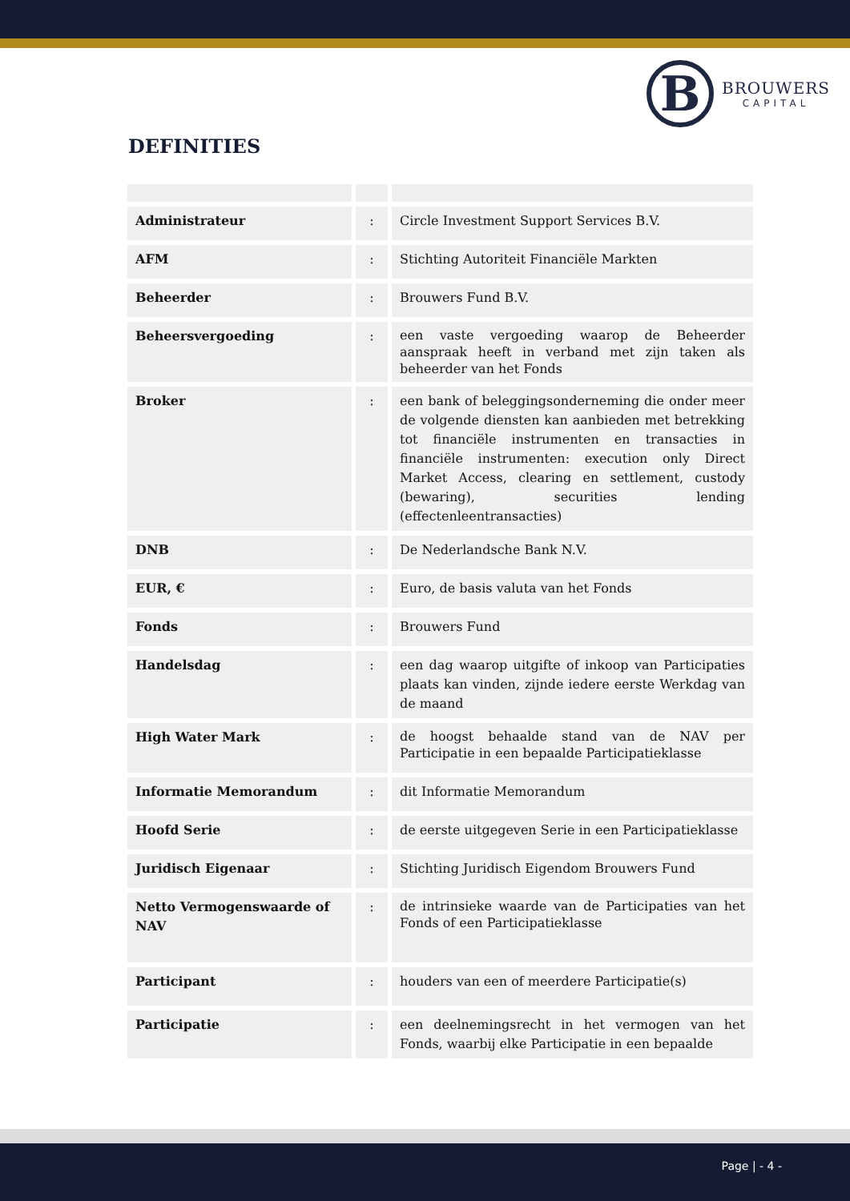B
BROUWERS
CAPITAL
DEFINITIES
| Administrateur | : | Circle Investment Support Services B.V. |
| AFM | : | Stichting Autoriteit Financiële Markten |
| Beheerder | : | Brouwers Fund B.V. |
| Beheersvergoeding | : | een vaste vergoeding waarop de Beheerder aanspraak heeft in verband met zijn taken als beheerder van het Fonds |
| Broker | : | een bank of beleggingsonderneming die onder meer de volgende diensten kan aanbieden met betrekking tot financiële instrumenten en transacties in financiële instrumenten: execution only Direct Market Access, clearing en settlement, custody (bewaring), securities lending (effectenleentransacties) |
| DNB | : | De Nederlandsche Bank N.V. |
| EUR, € | : | Euro, de basis valuta van het Fonds |
| Fonds | : | Brouwers Fund |
| Handelsdag | : | een dag waarop uitgifte of inkoop van Participaties plaats kan vinden, zijnde iedere eerste Werkdag van de maand |
| High Water Mark | : | de hoogst behaalde stand van de NAV per Participatie in een bepaalde Participatieklasse |
| Informatie Memorandum | : | dit Informatie Memorandum |
| Hoofd Serie | : | de eerste uitgegeven Serie in een Participatieklasse |
| Juridisch Eigenaar | : | Stichting Juridisch Eigendom Brouwers Fund |
| Netto Vermogenswaarde of NAV | : | de intrinsieke waarde van de Participaties van het Fonds of een Participatieklasse |
| Participant | : | houders van een of meerdere Participatie(s) |
| Participatie | : | een deelnemingsrecht in het vermogen van het Fonds, waarbij elke Participatie in een bepaalde |
Page | - 4 -